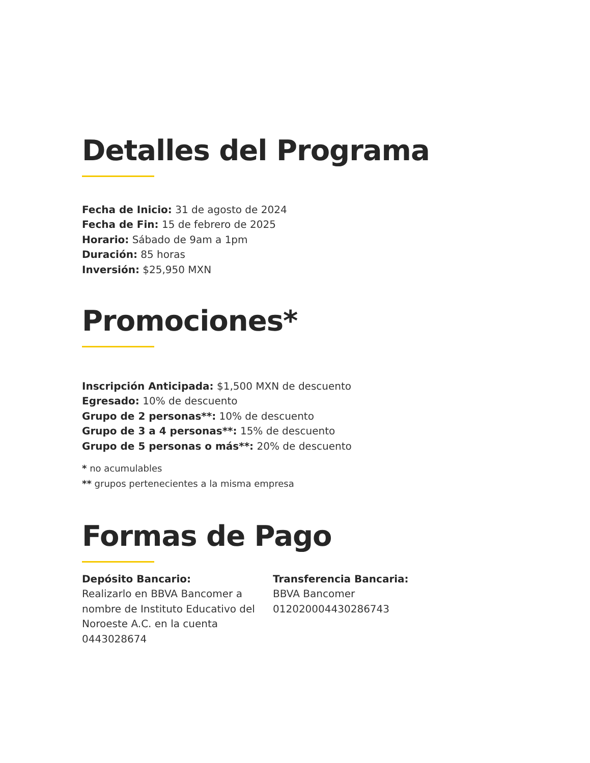Detalles del Programa
Fecha de Inicio: 31 de agosto de 2024
Fecha de Fin: 15 de febrero de 2025
Horario: Sábado de 9am a 1pm
Duración: 85 horas
Inversión: $25,950 MXN
Promociones*
Inscripción Anticipada: $1,500 MXN de descuento
Egresado: 10% de descuento
Grupo de 2 personas**: 10% de descuento
Grupo de 3 a 4 personas**: 15% de descuento
Grupo de 5 personas o más**: 20% de descuento
* no acumulables
** grupos pertenecientes a la misma empresa
Formas de Pago
Depósito Bancario:
Realizarlo en BBVA Bancomer a nombre de Instituto Educativo del Noroeste A.C. en la cuenta 0443028674
Transferencia Bancaria:
BBVA Bancomer
012020004430286743